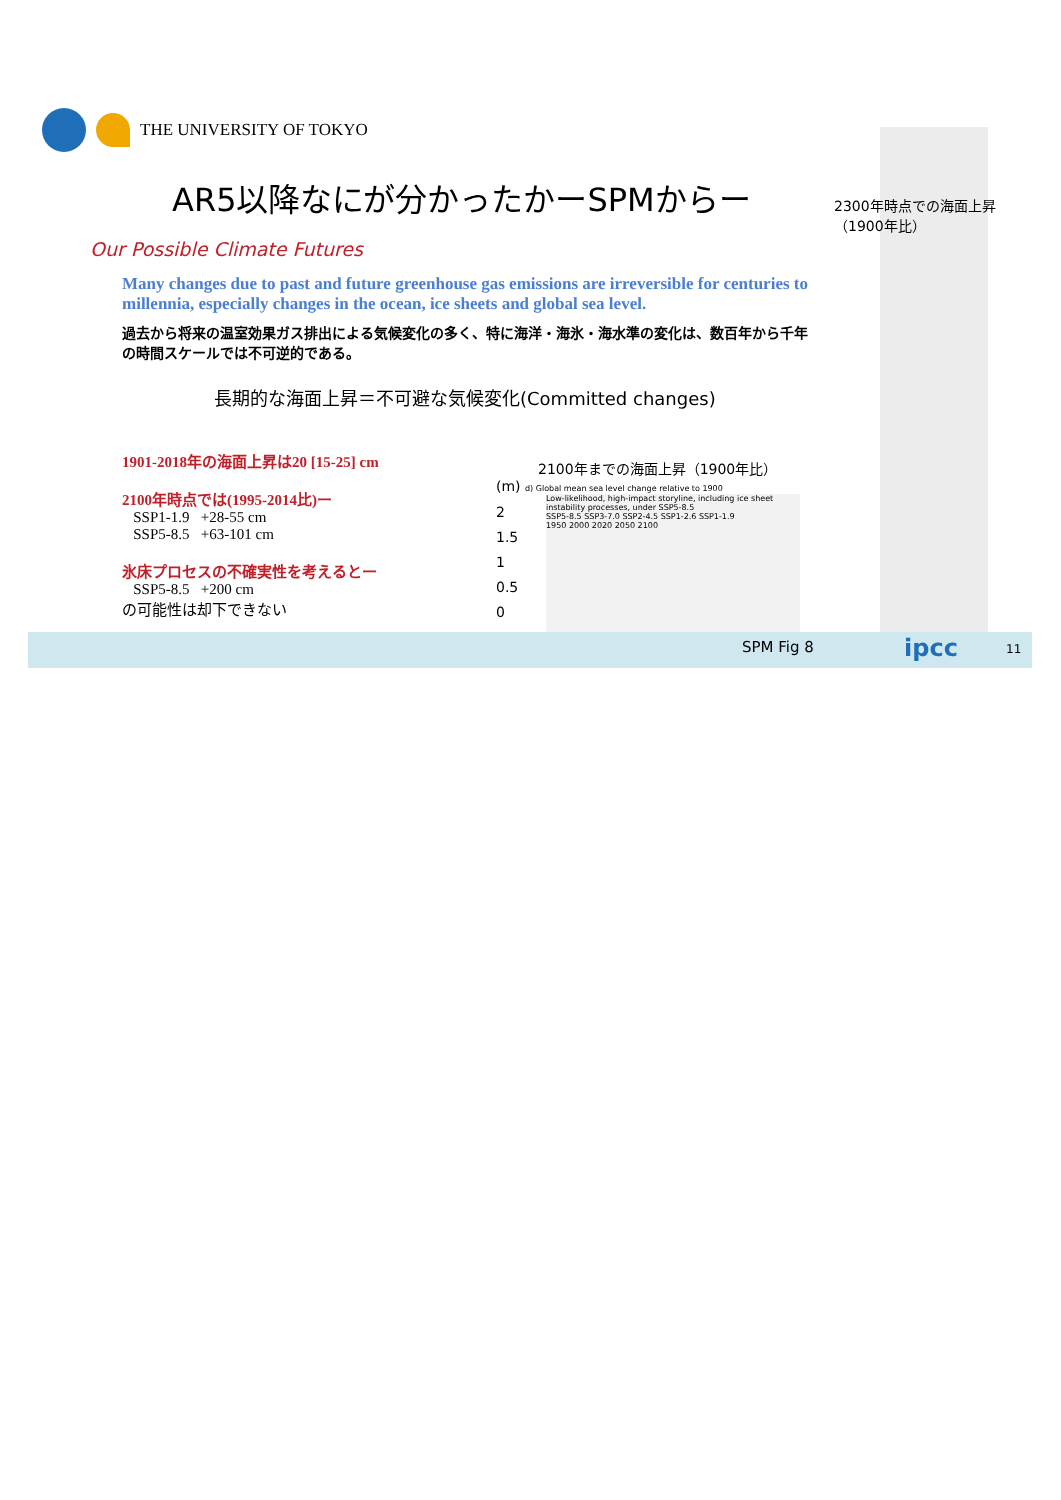THE UNIVERSITY OF TOKYO
AR5以降なにが分かったかーSPMからー
2300年時点での海面上昇
（1900年比）
Our Possible Climate Futures
Many changes due to past and future greenhouse gas emissions are irreversible for centuries to millennia, especially changes in the ocean, ice sheets and global sea level.
過去から将来の温室効果ガス排出による気候変化の多く、特に海洋・海氷・海水準の変化は、数百年から千年の時間スケールでは不可逆的である。
長期的な海面上昇＝不可避な気候変化(Committed changes)
1901-2018年の海面上昇は20 [15-25] cm
2100年時点では(1995-2014比)ー
SSP1-1.9 +28-55 cm
SSP5-8.5 +63-101 cm
氷床プロセスの不確実性を考えるとー
SSP5-8.5 +200 cm
の可能性は却下できない
2100年までの海面上昇（1900年比）
(m) d) Global mean sea level change relative to 1900
Low-likelihood, high-impact storyline, including ice sheet instability processes, under SSP5-8.5
SSP5-8.5 SSP3-7.0 SSP2-4.5 SSP1-2.6 SSP1-1.9
1950 2000 2020 2050 2100
2
1.5
1
0.5
0
SPM Fig 8 ipcc 11